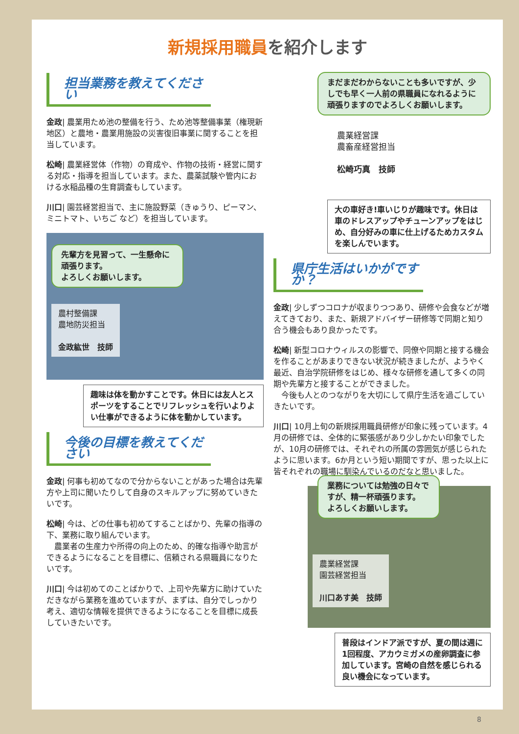新規採用職員を紹介します
担当業務を教えてください
金政| 農業用ため池の整備を行う、ため池等整備事業（権現新地区）と農地・農業用施設の災害復旧事業に関することを担当しています。
松崎| 農業経営体（作物）の育成や、作物の技術・経営に関する対応・指導を担当しています。また、農薬試験や管内における水稲品種の生育調査もしています。
川口| 園芸経営担当で、主に施設野菜（きゅうり、ピーマン、ミニトマト、いちご など）を担当しています。
先輩方を見習って、一生懸命に頑張ります。
よろしくお願いします。
農村整備課
農地防災担当
金政紘世　技師
趣味は体を動かすことです。休日には友人とスポーツをすることでリフレッシュを行いよりよい仕事ができるように体を動かしています。
今後の目標を教えてください
金政| 何事も初めてなので分からないことがあった場合は先輩方や上司に聞いたりして自身のスキルアップに努めていきたいです。
松崎| 今は、どの仕事も初めてすることばかり、先輩の指導の下、業務に取り組んでいます。
　農業者の生産力や所得の向上のため、的確な指導や助言ができるようになることを目標に、信頼される県職員になりたいです。
川口| 今は初めてのことばかりで、上司や先輩方に助けていただきながら業務を進めていますが、まずは、自分でしっかり考え、適切な情報を提供できるようになることを目標に成長していきたいです。
まだまだわからないことも多いですが、少しでも早く一人前の県職員になれるように頑張りますのでよろしくお願いします。
農業経営課
農畜産経営担当
松崎巧真　技師
大の車好き!車いじりが趣味です。休日は車のドレスアップやチューンアップをはじめ、自分好みの車に仕上げるためカスタムを楽しんでいます。
県庁生活はいかがですか？
金政| 少しずつコロナが収まりつつあり、研修や会食などが増えてきており、また、新規アドバイザー研修等で同期と知り合う機会もあり良かったです。
松崎| 新型コロナウィルスの影響で、同僚や同期と接する機会を作ることがあまりできない状況が続きましたが、ようやく最近、自治学院研修をはじめ、様々な研修を通して多くの同期や先輩方と接することができました。
　今後も人とのつながりを大切にして県庁生活を過ごしていきたいです。
川口| 10月上旬の新規採用職員研修が印象に残っています。4月の研修では、全体的に緊張感があり少しかたい印象でしたが、10月の研修では、それぞれの所属の雰囲気が感じられたように思います。6か月という短い期間ですが、思った以上に皆それぞれの職場に馴染んでいるのだなと思いました。
業務については勉強の日々ですが、精一杯頑張ります。
よろしくお願いします。
農業経営課
園芸経営担当
川口あす美　技師
普段はインドア派ですが、夏の間は週に1回程度、アカウミガメの産卵調査に参加しています。宮崎の自然を感じられる良い機会になっています。
8